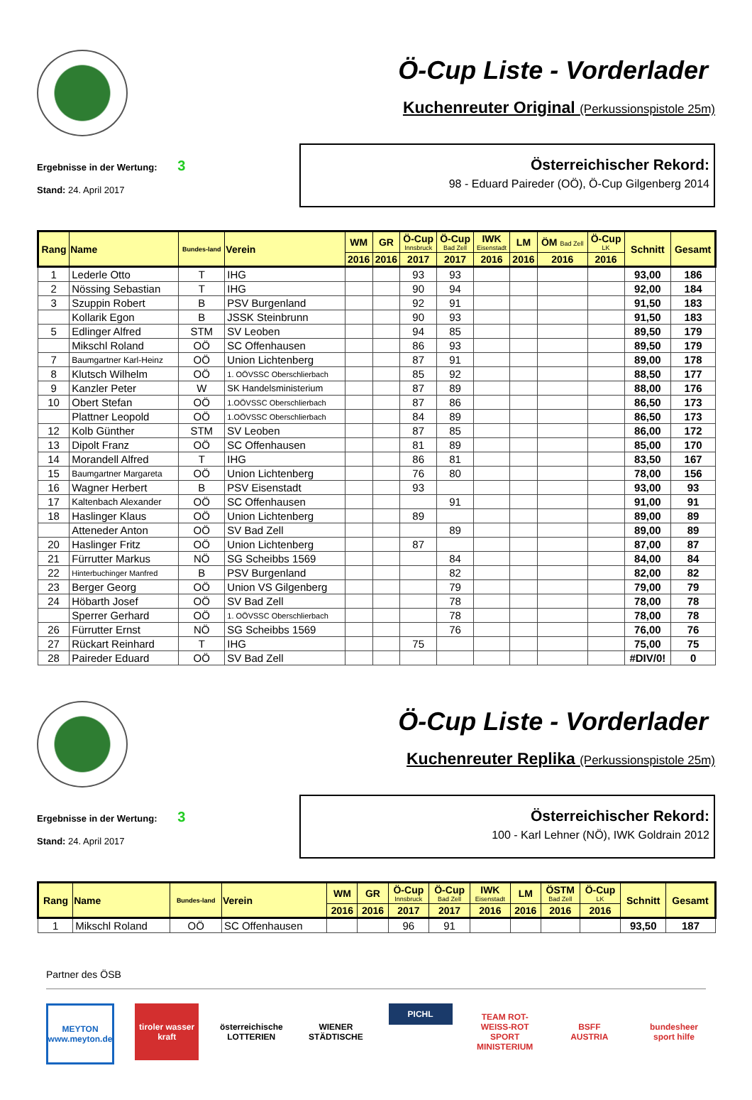Ö-Cup Liste - Vorderlader
Kuchenreuter Original (Perkussionspistole 25m)
Ergebnisse in der Wertung: 3
Stand: 24. April 2017
Österreichischer Rekord:
98 - Eduard Paireder (OÖ), Ö-Cup Gilgenberg 2014
| Rang | Name | Bundes-land | Verein | WM | GR | Ö-Cup Innsbruck | Ö-Cup Bad Zell | IWK Eisenstadt | LM | ÖM Bad Zell | Ö-Cup LK | Schnitt | Gesamt |
| --- | --- | --- | --- | --- | --- | --- | --- | --- | --- | --- | --- | --- | --- |
| | | | | 2016 | 2016 | 2017 | 2017 | 2016 | 2016 | 2016 | 2016 | | |
| 1 | Lederle Otto | T | IHG | | | 93 | 93 | | | | | 93,00 | 186 |
| 2 | Nössing Sebastian | T | IHG | | | 90 | 94 | | | | | 92,00 | 184 |
| 3 | Szuppin Robert | B | PSV Burgenland | | | 92 | 91 | | | | | 91,50 | 183 |
| | Kollarik Egon | B | JSSK Steinbrunn | | | 90 | 93 | | | | | 91,50 | 183 |
| 5 | Edlinger Alfred | STM | SV Leoben | | | 94 | 85 | | | | | 89,50 | 179 |
| | Mikschl Roland | OÖ | SC Offenhausen | | | 86 | 93 | | | | | 89,50 | 179 |
| 7 | Baumgartner Karl-Heinz | OÖ | Union Lichtenberg | | | 87 | 91 | | | | | 89,00 | 178 |
| 8 | Klutsch Wilhelm | OÖ | 1. OÖVSSC Oberschlierbach | | | 85 | 92 | | | | | 88,50 | 177 |
| 9 | Kanzler Peter | W | SK Handelsministerium | | | 87 | 89 | | | | | 88,00 | 176 |
| 10 | Obert Stefan | OÖ | 1.OÖVSSC Oberschlierbach | | | 87 | 86 | | | | | 86,50 | 173 |
| | Plattner Leopold | OÖ | 1.OÖVSSC Oberschlierbach | | | 84 | 89 | | | | | 86,50 | 173 |
| 12 | Kolb Günther | STM | SV Leoben | | | 87 | 85 | | | | | 86,00 | 172 |
| 13 | Dipolt Franz | OÖ | SC Offenhausen | | | 81 | 89 | | | | | 85,00 | 170 |
| 14 | Morandell Alfred | T | IHG | | | 86 | 81 | | | | | 83,50 | 167 |
| 15 | Baumgartner Margareta | OÖ | Union Lichtenberg | | | 76 | 80 | | | | | 78,00 | 156 |
| 16 | Wagner Herbert | B | PSV Eisenstadt | | | 93 | | | | | | 93,00 | 93 |
| 17 | Kaltenbach Alexander | OÖ | SC Offenhausen | | | | 91 | | | | | 91,00 | 91 |
| 18 | Haslinger Klaus | OÖ | Union Lichtenberg | | | 89 | | | | | | 89,00 | 89 |
| | Atteneder Anton | OÖ | SV Bad Zell | | | | 89 | | | | | 89,00 | 89 |
| 20 | Haslinger Fritz | OÖ | Union Lichtenberg | | | 87 | | | | | | 87,00 | 87 |
| 21 | Fürrutter Markus | NÖ | SG Scheibbs 1569 | | | | 84 | | | | | 84,00 | 84 |
| 22 | Hinterbuchinger Manfred | B | PSV Burgenland | | | | 82 | | | | | 82,00 | 82 |
| 23 | Berger Georg | OÖ | Union VS Gilgenberg | | | | 79 | | | | | 79,00 | 79 |
| 24 | Höbarth Josef | OÖ | SV Bad Zell | | | | 78 | | | | | 78,00 | 78 |
| | Sperrer Gerhard | OÖ | 1. OÖVSSC Oberschlierbach | | | | 78 | | | | | 78,00 | 78 |
| 26 | Fürrutter Ernst | NÖ | SG Scheibbs 1569 | | | | 76 | | | | | 76,00 | 76 |
| 27 | Rückart Reinhard | T | IHG | | | 75 | | | | | | 75,00 | 75 |
| 28 | Paireder Eduard | OÖ | SV Bad Zell | | | | | | | | | #DIV/0! | 0 |
Ö-Cup Liste - Vorderlader
Kuchenreuter Replika (Perkussionspistole 25m)
Ergebnisse in der Wertung: 3
Stand: 24. April 2017
Österreichischer Rekord:
100 - Karl Lehner (NÖ), IWK Goldrain 2012
| Rang | Name | Bundes-land | Verein | WM | GR | Ö-Cup Innsbruck | Ö-Cup Bad Zell | IWK Eisenstadt | LM | ÖSTM Bad Zell | Ö-Cup LK | Schnitt | Gesamt |
| --- | --- | --- | --- | --- | --- | --- | --- | --- | --- | --- | --- | --- | --- |
| | | | | 2016 | 2016 | 2017 | 2017 | 2016 | 2016 | 2016 | 2016 | | |
| 1 | Mikschl Roland | OÖ | SC Offenhausen | | | 96 | 91 | | | | | 93,50 | 187 |
Partner des ÖSB
MEYTON
www.meyton.de
tiroler wasser kraft
österreichische LOTTERIEN
WIENER STÄDTISCHE
PICHL
TEAM ROT-WEISS-ROT
SPORT MINISTERIUM
BSFF
AUSTRIA
bundesheer
sport hilfe